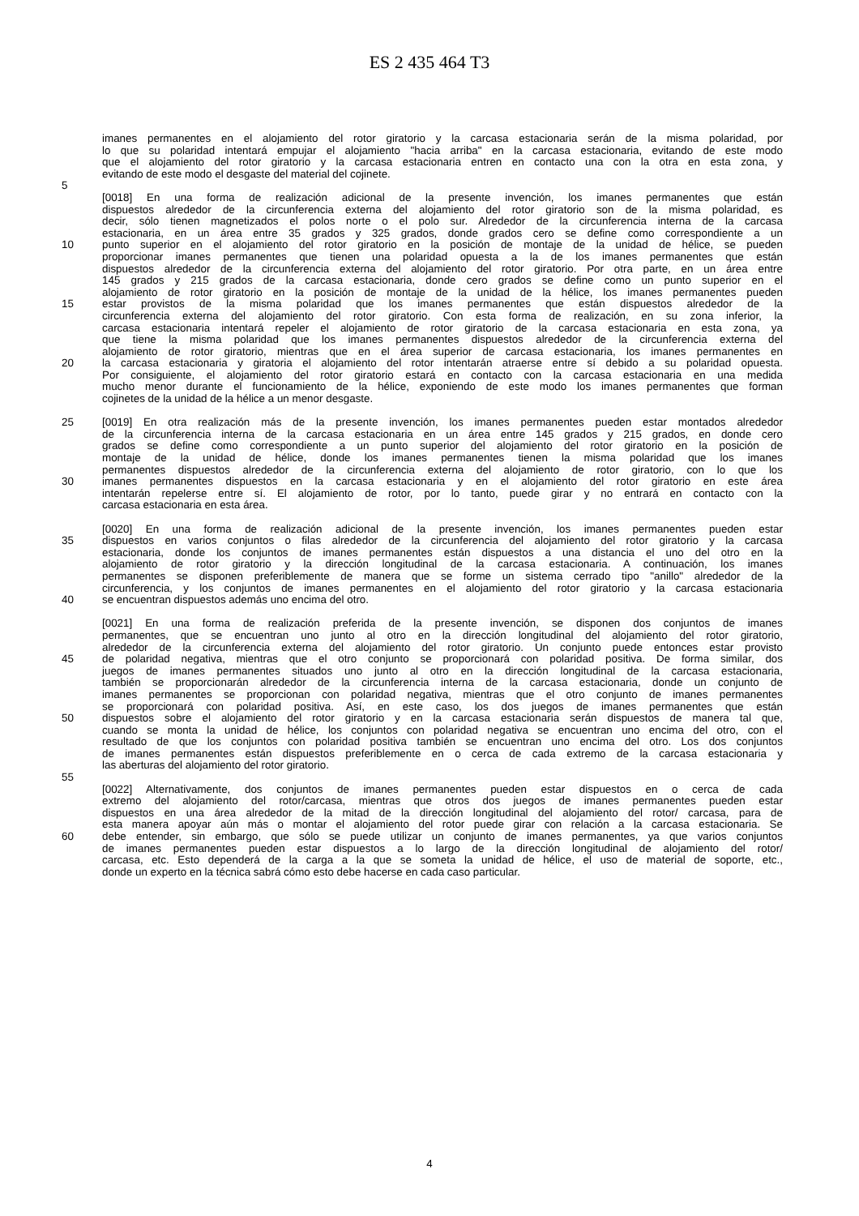ES 2 435 464 T3
imanes permanentes en el alojamiento del rotor giratorio y la carcasa estacionaria serán de la misma polaridad, por
lo que su polaridad intentará empujar el alojamiento "hacia arriba" en la carcasa estacionaria, evitando de este modo
que el alojamiento del rotor giratorio y la carcasa estacionaria entren en contacto una con la otra en esta zona, y
evitando de este modo el desgaste del material del cojinete.
5
[0018] En una forma de realización adicional de la presente invención, los imanes permanentes que están
dispuestos alrededor de la circunferencia externa del alojamiento del rotor giratorio son de la misma polaridad, es
decir, sólo tienen magnetizados el polos norte o el polo sur. Alrededor de la circunferencia interna de la carcasa
estacionaria, en un área entre 35 grados y 325 grados, donde grados cero se define como correspondiente a un
10 punto superior en el alojamiento del rotor giratorio en la posición de montaje de la unidad de hélice, se pueden
proporcionar imanes permanentes que tienen una polaridad opuesta a la de los imanes permanentes que están
dispuestos alrededor de la circunferencia externa del alojamiento del rotor giratorio. Por otra parte, en un área entre
145 grados y 215 grados de la carcasa estacionaria, donde cero grados se define como un punto superior en el
alojamiento de rotor giratorio en la posición de montaje de la unidad de la hélice, los imanes permanentes pueden
15 estar provistos de la misma polaridad que los imanes permanentes que están dispuestos alrededor de la
circunferencia externa del alojamiento del rotor giratorio. Con esta forma de realización, en su zona inferior, la
carcasa estacionaria intentará repeler el alojamiento de rotor giratorio de la carcasa estacionaria en esta zona, ya
que tiene la misma polaridad que los imanes permanentes dispuestos alrededor de la circunferencia externa del
alojamiento de rotor giratorio, mientras que en el área superior de carcasa estacionaria, los imanes permanentes en
20 la carcasa estacionaria y giratoria el alojamiento del rotor intentarán atraerse entre sí debido a su polaridad opuesta.
Por consiguiente, el alojamiento del rotor giratorio estará en contacto con la carcasa estacionaria en una medida
mucho menor durante el funcionamiento de la hélice, exponiendo de este modo los imanes permanentes que forman
cojinetes de la unidad de la hélice a un menor desgaste.
25 [0019] En otra realización más de la presente invención, los imanes permanentes pueden estar montados alrededor
de la circunferencia interna de la carcasa estacionaria en un área entre 145 grados y 215 grados, en donde cero
grados se define como correspondiente a un punto superior del alojamiento del rotor giratorio en la posición de
montaje de la unidad de hélice, donde los imanes permanentes tienen la misma polaridad que los imanes
permanentes dispuestos alrededor de la circunferencia externa del alojamiento de rotor giratorio, con lo que los
30 imanes permanentes dispuestos en la carcasa estacionaria y en el alojamiento del rotor giratorio en este área
intentarán repelerse entre sí. El alojamiento de rotor, por lo tanto, puede girar y no entrará en contacto con la
carcasa estacionaria en esta área.
[0020] En una forma de realización adicional de la presente invención, los imanes permanentes pueden estar
35 dispuestos en varios conjuntos o filas alrededor de la circunferencia del alojamiento del rotor giratorio y la carcasa
estacionaria, donde los conjuntos de imanes permanentes están dispuestos a una distancia el uno del otro en la
alojamiento de rotor giratorio y la dirección longitudinal de la carcasa estacionaria. A continuación, los imanes
permanentes se disponen preferiblemente de manera que se forme un sistema cerrado tipo "anillo" alrededor de la
circunferencia, y los conjuntos de imanes permanentes en el alojamiento del rotor giratorio y la carcasa estacionaria
40 se encuentran dispuestos además uno encima del otro.
[0021] En una forma de realización preferida de la presente invención, se disponen dos conjuntos de imanes
permanentes, que se encuentran uno junto al otro en la dirección longitudinal del alojamiento del rotor giratorio,
alrededor de la circunferencia externa del alojamiento del rotor giratorio. Un conjunto puede entonces estar provisto
45 de polaridad negativa, mientras que el otro conjunto se proporcionará con polaridad positiva. De forma similar, dos
juegos de imanes permanentes situados uno junto al otro en la dirección longitudinal de la carcasa estacionaria,
también se proporcionarán alrededor de la circunferencia interna de la carcasa estacionaria, donde un conjunto de
imanes permanentes se proporcionan con polaridad negativa, mientras que el otro conjunto de imanes permanentes
se proporcionará con polaridad positiva. Así, en este caso, los dos juegos de imanes permanentes que están
50 dispuestos sobre el alojamiento del rotor giratorio y en la carcasa estacionaria serán dispuestos de manera tal que,
cuando se monta la unidad de hélice, los conjuntos con polaridad negativa se encuentran uno encima del otro, con el
resultado de que los conjuntos con polaridad positiva también se encuentran uno encima del otro. Los dos conjuntos
de imanes permanentes están dispuestos preferiblemente en o cerca de cada extremo de la carcasa estacionaria y
las aberturas del alojamiento del rotor giratorio.
55
[0022] Alternativamente, dos conjuntos de imanes permanentes pueden estar dispuestos en o cerca de cada
extremo del alojamiento del rotor/carcasa, mientras que otros dos juegos de imanes permanentes pueden estar
dispuestos en una área alrededor de la mitad de la dirección longitudinal del alojamiento del rotor/ carcasa, para de
esta manera apoyar aún más o montar el alojamiento del rotor puede girar con relación a la carcasa estacionaria. Se
60 debe entender, sin embargo, que sólo se puede utilizar un conjunto de imanes permanentes, ya que varios conjuntos
de imanes permanentes pueden estar dispuestos a lo largo de la dirección longitudinal de alojamiento del rotor/
carcasa, etc. Esto dependerá de la carga a la que se someta la unidad de hélice, el uso de material de soporte, etc.,
donde un experto en la técnica sabrá cómo esto debe hacerse en cada caso particular.
4